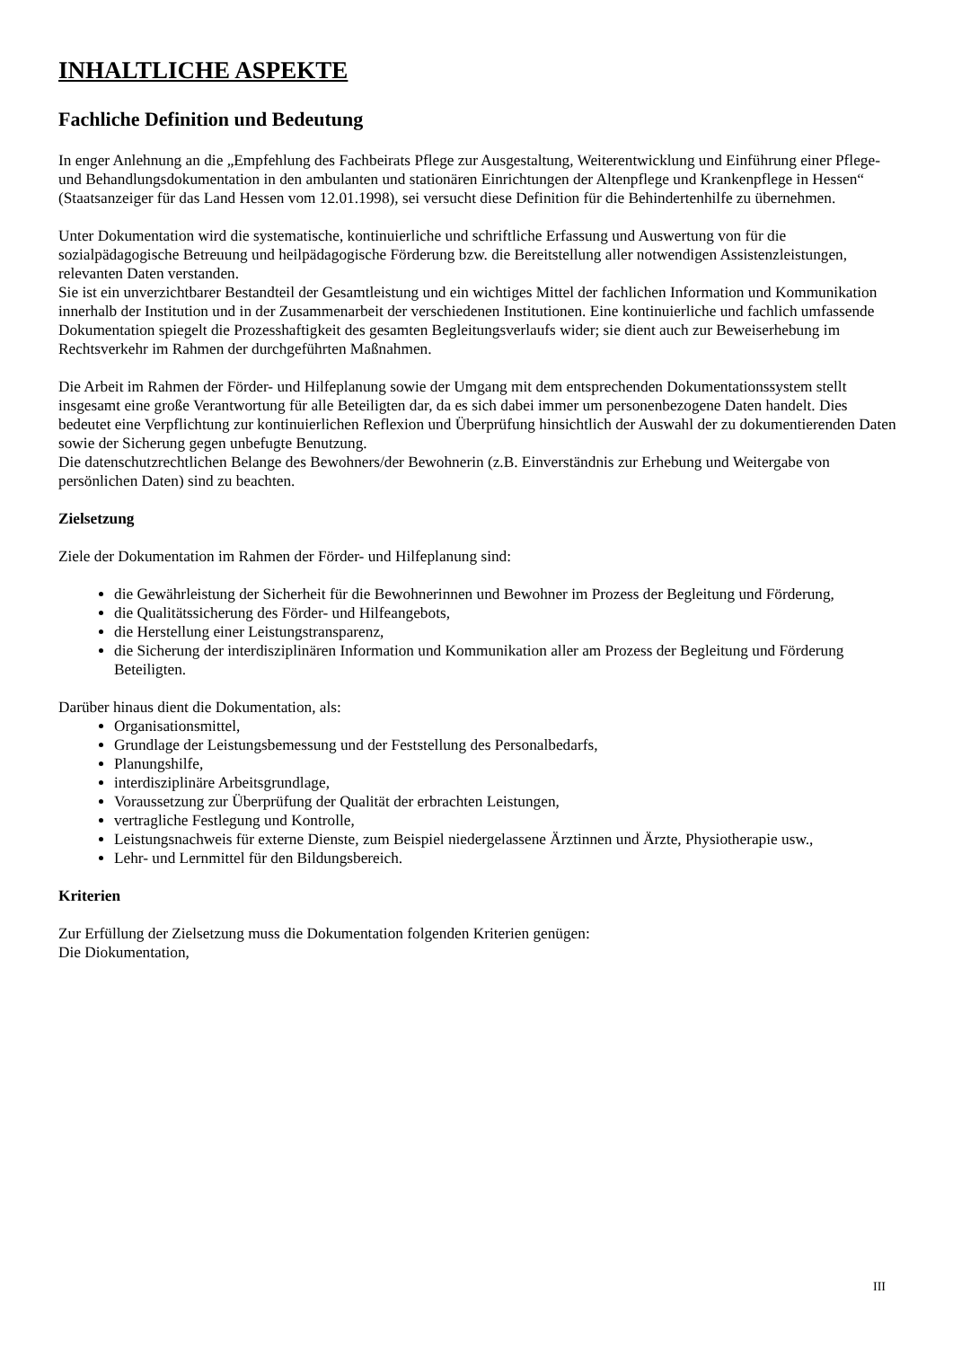INHALTLICHE ASPEKTE
Fachliche Definition und Bedeutung
In enger Anlehnung an die „Empfehlung des Fachbeirats Pflege zur Ausgestaltung, Weiterentwicklung und Einführung einer Pflege- und Behandlungsdokumentation in den ambulanten und stationären Einrichtungen der Altenpflege und Krankenpflege in Hessen“ (Staatsanzeiger für das Land Hessen vom 12.01.1998), sei versucht diese Definition für die Behindertenhilfe zu übernehmen.
Unter Dokumentation wird die systematische, kontinuierliche und schriftliche Erfassung und Auswertung von für die sozialpädagogische Betreuung und heilpädagogische Förderung bzw. die Bereitstellung aller notwendigen Assistenzleistungen, relevanten Daten verstanden.
Sie ist ein unverzichtbarer Bestandteil der Gesamtleistung und ein wichtiges Mittel der fachlichen Information und Kommunikation innerhalb der Institution und in der Zusammenarbeit der verschiedenen Institutionen. Eine kontinuierliche und fachlich umfassende Dokumentation spiegelt die Prozesshaftigkeit des gesamten Begleitungsverlaufs wider; sie dient auch zur Beweiserhebung im Rechtsverkehr im Rahmen der durchgeführten Maßnahmen.
Die Arbeit im Rahmen der Förder- und Hilfeplanung sowie der Umgang mit dem entsprechenden Dokumentationssystem stellt insgesamt eine große Verantwortung für alle Beteiligten dar, da es sich dabei immer um personenbezogene Daten handelt. Dies bedeutet eine Verpflichtung zur kontinuierlichen Reflexion und Überprüfung hinsichtlich der Auswahl der zu dokumentierenden Daten sowie der Sicherung gegen unbefugte Benutzung.
Die datenschutzrechtlichen Belange des Bewohners/der Bewohnerin (z.B. Einverständnis zur Erhebung und Weitergabe von persönlichen Daten) sind zu beachten.
Zielsetzung
Ziele der Dokumentation im Rahmen der Förder- und Hilfeplanung sind:
die Gewährleistung der Sicherheit für die Bewohnerinnen und Bewohner im Prozess der Begleitung und Förderung,
die Qualitätssicherung des Förder- und Hilfeangebots,
die Herstellung einer Leistungstransparenz,
die Sicherung der interdisziplinären Information und Kommunikation aller am Prozess der Begleitung und Förderung Beteiligten.
Darüber hinaus dient die Dokumentation, als:
Organisationsmittel,
Grundlage der Leistungsbemessung und der Feststellung des Personalbedarfs,
Planungshilfe,
interdisziplinäre Arbeitsgrundlage,
Voraussetzung zur Überprüfung der Qualität der erbrachten Leistungen,
vertragliche Festlegung und Kontrolle,
Leistungsnachweis für externe Dienste, zum Beispiel niedergelassene Ärztinnen und Ärzte, Physiotherapie usw.,
Lehr- und Lernmittel für den Bildungsbereich.
Kriterien
Zur Erfüllung der Zielsetzung muss die Dokumentation folgenden Kriterien genügen:
Die Diokumentation,
III